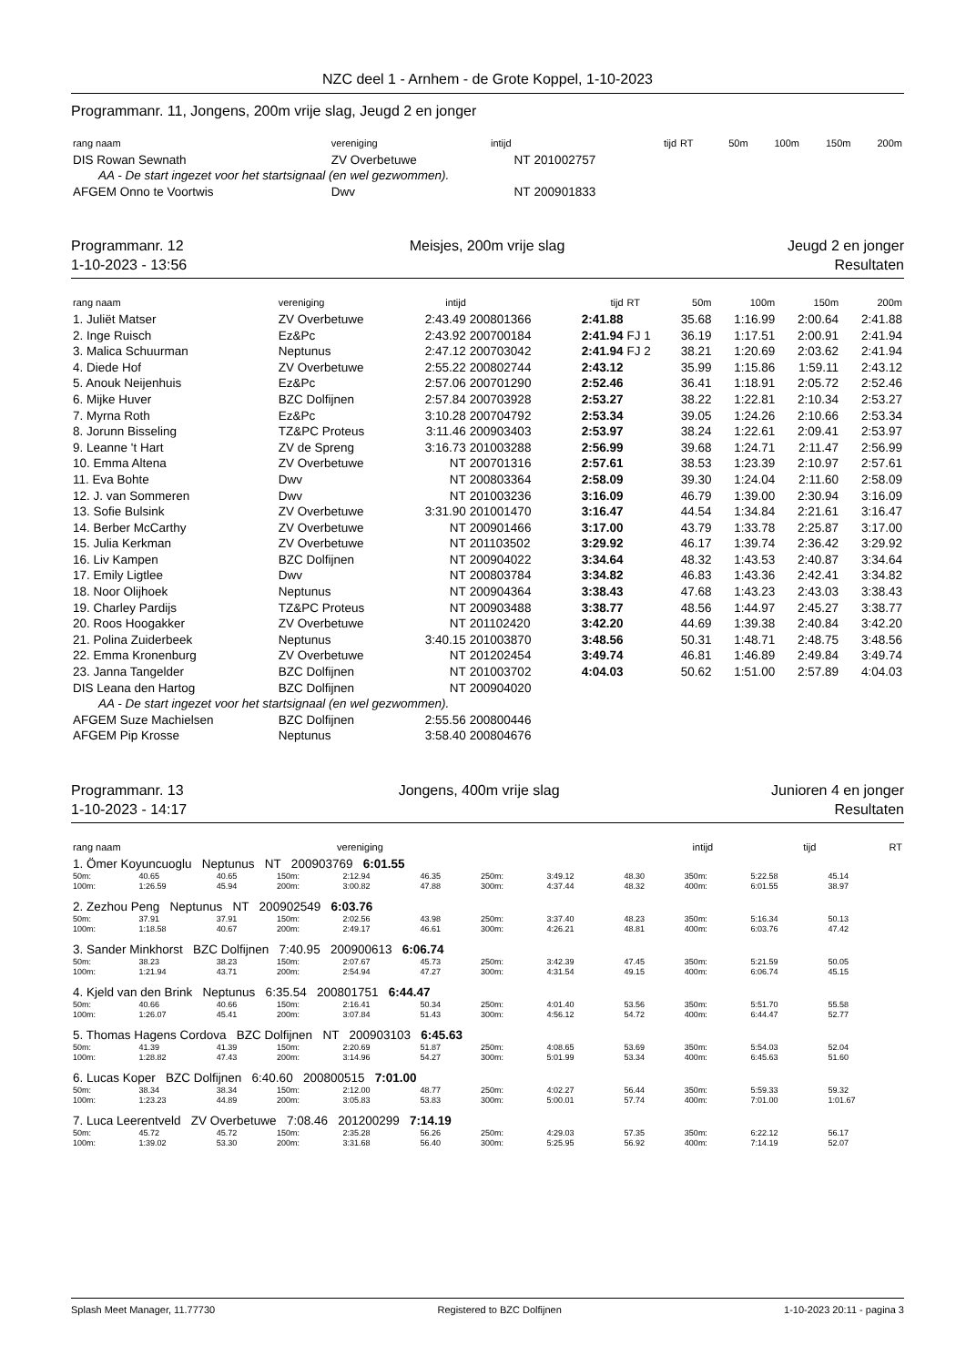NZC deel 1 - Arnhem - de Grote Koppel, 1-10-2023
Programmanr. 11, Jongens, 200m vrije slag, Jeugd 2 en jonger
| rang naam | vereniging | intijd | | tijd | RT | 50m | 100m | 150m | 200m |
| --- | --- | --- | --- | --- | --- | --- | --- | --- | --- |
| DIS Rowan Sewnath | ZV Overbetuwe | NT | 201002757 | | | | | | |
| AA - De start ingezet voor het startsignaal (en wel gezwommen). | | | | | | | | | |
| AFGEM Onno te Voortwis | Dwv | NT | 200901833 | | | | | | |
Programmanr. 12
1-10-2023 - 13:56
Meisjes, 200m vrije slag Jeugd 2 en jonger
Resultaten
| rang naam | vereniging | intijd | | tijd | RT | 50m | 100m | 150m | 200m |
| --- | --- | --- | --- | --- | --- | --- | --- | --- | --- |
| 1. Juliët Matser | ZV Overbetuwe | 2:43.49 | 200801366 | 2:41.88 | | 35.68 | 1:16.99 | 2:00.64 | 2:41.88 |
| 2. Inge Ruisch | Ez&Pc | 2:43.92 | 200700184 | 2:41.94 | FJ 1 | 36.19 | 1:17.51 | 2:00.91 | 2:41.94 |
| 3. Malica Schuurman | Neptunus | 2:47.12 | 200703042 | 2:41.94 | FJ 2 | 38.21 | 1:20.69 | 2:03.62 | 2:41.94 |
| 4. Diede Hof | ZV Overbetuwe | 2:55.22 | 200802744 | 2:43.12 | | 35.99 | 1:15.86 | 1:59.11 | 2:43.12 |
| 5. Anouk Neijenhuis | Ez&Pc | 2:57.06 | 200701290 | 2:52.46 | | 36.41 | 1:18.91 | 2:05.72 | 2:52.46 |
| 6. Mijke Huver | BZC Dolfijnen | 2:57.84 | 200703928 | 2:53.27 | | 38.22 | 1:22.81 | 2:10.34 | 2:53.27 |
| 7. Myrna Roth | Ez&Pc | 3:10.28 | 200704792 | 2:53.34 | | 39.05 | 1:24.26 | 2:10.66 | 2:53.34 |
| 8. Jorunn Bisseling | TZ&PC Proteus | 3:11.46 | 200903403 | 2:53.97 | | 38.24 | 1:22.61 | 2:09.41 | 2:53.97 |
| 9. Leanne 't Hart | ZV de Spreng | 3:16.73 | 201003288 | 2:56.99 | | 39.68 | 1:24.71 | 2:11.47 | 2:56.99 |
| 10. Emma Altena | ZV Overbetuwe | NT | 200701316 | 2:57.61 | | 38.53 | 1:23.39 | 2:10.97 | 2:57.61 |
| 11. Eva Bohte | Dwv | NT | 200803364 | 2:58.09 | | 39.30 | 1:24.04 | 2:11.60 | 2:58.09 |
| 12. J. van Sommeren | Dwv | NT | 201003236 | 3:16.09 | | 46.79 | 1:39.00 | 2:30.94 | 3:16.09 |
| 13. Sofie Bulsink | ZV Overbetuwe | 3:31.90 | 201001470 | 3:16.47 | | 44.54 | 1:34.84 | 2:21.61 | 3:16.47 |
| 14. Berber McCarthy | ZV Overbetuwe | NT | 200901466 | 3:17.00 | | 43.79 | 1:33.78 | 2:25.87 | 3:17.00 |
| 15. Julia Kerkman | ZV Overbetuwe | NT | 201103502 | 3:29.92 | | 46.17 | 1:39.74 | 2:36.42 | 3:29.92 |
| 16. Liv Kampen | BZC Dolfijnen | NT | 200904022 | 3:34.64 | | 48.32 | 1:43.53 | 2:40.87 | 3:34.64 |
| 17. Emily Ligtlee | Dwv | NT | 200803784 | 3:34.82 | | 46.83 | 1:43.36 | 2:42.41 | 3:34.82 |
| 18. Noor Olijhoek | Neptunus | NT | 200904364 | 3:38.43 | | 47.68 | 1:43.23 | 2:43.03 | 3:38.43 |
| 19. Charley Pardijs | TZ&PC Proteus | NT | 200903488 | 3:38.77 | | 48.56 | 1:44.97 | 2:45.27 | 3:38.77 |
| 20. Roos Hoogakker | ZV Overbetuwe | NT | 201102420 | 3:42.20 | | 44.69 | 1:39.38 | 2:40.84 | 3:42.20 |
| 21. Polina Zuiderbeek | Neptunus | 3:40.15 | 201003870 | 3:48.56 | | 50.31 | 1:48.71 | 2:48.75 | 3:48.56 |
| 22. Emma Kronenburg | ZV Overbetuwe | NT | 201202454 | 3:49.74 | | 46.81 | 1:46.89 | 2:49.84 | 3:49.74 |
| 23. Janna Tangelder | BZC Dolfijnen | NT | 201003702 | 4:04.03 | | 50.62 | 1:51.00 | 2:57.89 | 4:04.03 |
| DIS Leana den Hartog | BZC Dolfijnen | NT | 200904020 | | | | | | |
| AA - De start ingezet voor het startsignaal (en wel gezwommen). | | | | | | | | | |
| AFGEM Suze Machielsen | BZC Dolfijnen | 2:55.56 | 200800446 | | | | | | |
| AFGEM Pip Krosse | Neptunus | 3:58.40 | 200804676 | | | | | | |
Programmanr. 13
1-10-2023 - 14:17
Jongens, 400m vrije slag Junioren 4 en jonger
Resultaten
| rang naam | vereniging | intijd | | tijd | RT |
| --- | --- | --- | --- | --- | --- |
| 1. Ömer Koyuncuoglu Neptunus NT 200903769 6:01.55 | | | | | | | | | | | |
| 50m: | 40.65 | 40.65 | 150m: | 2:12.94 | 46.35 | 250m: | 3:49.12 | 48.30 | 350m: | 5:22.58 | 45.14 |
| 100m: | 1:26.59 | 45.94 | 200m: | 3:00.82 | 47.88 | 300m: | 4:37.44 | 48.32 | 400m: | 6:01.55 | 38.97 |
| 2. Zezhou Peng Neptunus NT 200902549 6:03.76 | | | | | | | | | | | |
| 50m: | 37.91 | 37.91 | 150m: | 2:02.56 | 43.98 | 250m: | 3:37.40 | 48.23 | 350m: | 5:16.34 | 50.13 |
| 100m: | 1:18.58 | 40.67 | 200m: | 2:49.17 | 46.61 | 300m: | 4:26.21 | 48.81 | 400m: | 6:03.76 | 47.42 |
| 3. Sander Minkhorst BZC Dolfijnen 7:40.95 200900613 6:06.74 | | | | | | | | | | | |
| 50m: | 38.23 | 38.23 | 150m: | 2:07.67 | 45.73 | 250m: | 3:42.39 | 47.45 | 350m: | 5:21.59 | 50.05 |
| 100m: | 1:21.94 | 43.71 | 200m: | 2:54.94 | 47.27 | 300m: | 4:31.54 | 49.15 | 400m: | 6:06.74 | 45.15 |
| 4. Kjeld van den Brink Neptunus 6:35.54 200801751 6:44.47 | | | | | | | | | | | |
| 50m: | 40.66 | 40.66 | 150m: | 2:16.41 | 50.34 | 250m: | 4:01.40 | 53.56 | 350m: | 5:51.70 | 55.58 |
| 100m: | 1:26.07 | 45.41 | 200m: | 3:07.84 | 51.43 | 300m: | 4:56.12 | 54.72 | 400m: | 6:44.47 | 52.77 |
| 5. Thomas Hagens Cordova BZC Dolfijnen NT 200903103 6:45.63 | | | | | | | | | | | |
| 50m: | 41.39 | 41.39 | 150m: | 2:20.69 | 51.87 | 250m: | 4:08.65 | 53.69 | 350m: | 5:54.03 | 52.04 |
| 100m: | 1:28.82 | 47.43 | 200m: | 3:14.96 | 54.27 | 300m: | 5:01.99 | 53.34 | 400m: | 6:45.63 | 51.60 |
| 6. Lucas Koper BZC Dolfijnen 6:40.60 200800515 7:01.00 | | | | | | | | | | | |
| 50m: | 38.34 | 38.34 | 150m: | 2:12.00 | 48.77 | 250m: | 4:02.27 | 56.44 | 350m: | 5:59.33 | 59.32 |
| 100m: | 1:23.23 | 44.89 | 200m: | 3:05.83 | 53.83 | 300m: | 5:00.01 | 57.74 | 400m: | 7:01.00 | 1:01.67 |
| 7. Luca Leerentveld ZV Overbetuwe 7:08.46 201200299 7:14.19 | | | | | | | | | | | |
| 50m: | 45.72 | 45.72 | 150m: | 2:35.28 | 56.26 | 250m: | 4:29.03 | 57.35 | 350m: | 6:22.12 | 56.17 |
| 100m: | 1:39.02 | 53.30 | 200m: | 3:31.68 | 56.40 | 300m: | 5:25.95 | 56.92 | 400m: | 7:14.19 | 52.07 |
Splash Meet Manager, 11.77730 Registered to BZC Dolfijnen 1-10-2023 20:11 - pagina 3